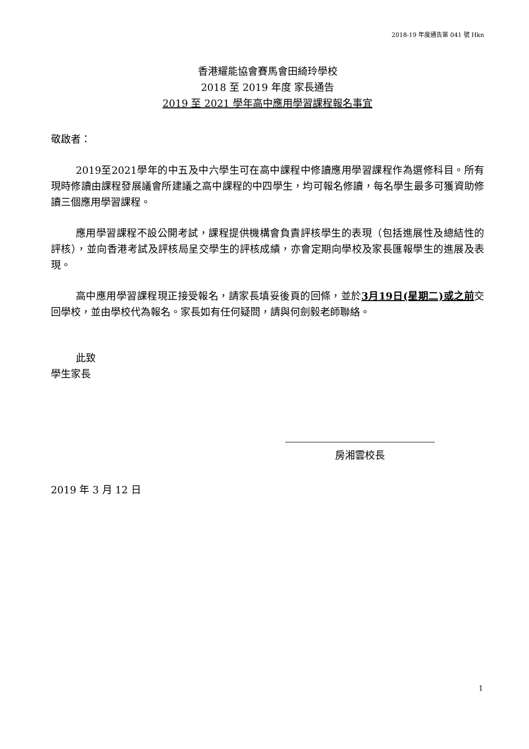2018-19 年度通告第 041 號 Hkn
香港耀能協會賽馬會田綺玲學校
2018 至 2019 年度 家長通告
2019 至 2021 學年高中應用學習課程報名事宜
敬啟者：
2019至2021學年的中五及中六學生可在高中課程中修讀應用學習課程作為選修科目。所有現時修讀由課程發展議會所建議之高中課程的中四學生，均可報名修讀，每名學生最多可獲資助修讀三個應用學習課程。
應用學習課程不設公開考試，課程提供機構會負責評核學生的表現（包括進展性及總結性的評核），並向香港考試及評核局呈交學生的評核成績，亦會定期向學校及家長匯報學生的進展及表現。
高中應用學習課程現正接受報名，請家長填妥後頁的回條，並於3月19日(星期二)或之前交回學校，並由學校代為報名。家長如有任何疑問，請與何劍毅老師聯絡。
此致
學生家長
房湘雲校長
2019 年 3 月 12 日
1